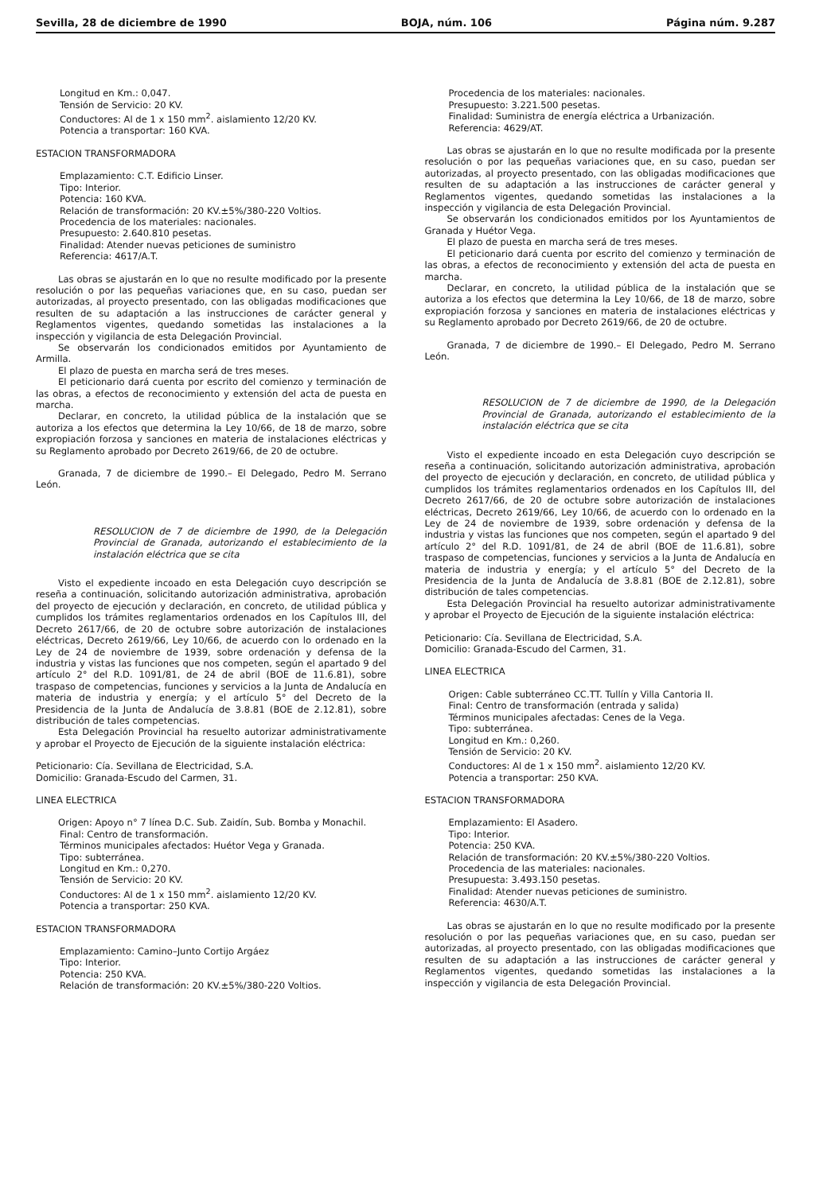Sevilla, 28 de diciembre de 1990 BOJA, núm. 106 Página núm. 9.287
Longitud en Km.: 0,047.
Tensión de Servicio: 20 KV.
Conductores: Al de 1 x 150 mm<sup>2</sup>. aislamiento 12/20 KV.
Potencia a transportar: 160 KVA.
ESTACION TRANSFORMADORA
Emplazamiento: C.T. Edificio Linser.
Tipo: Interior.
Potencia: 160 KVA.
Relación de transformación: 20 KV.±5%/380-220 Voltios.
Procedencia de los materiales: nacionales.
Presupuesto: 2.640.810 pesetas.
Finalidad: Atender nuevas peticiones de suministro
Referencia: 4617/A.T.
Las obras se ajustarán en lo que no resulte modificado por la presente resolución o por las pequeñas variaciones que, en su caso, puedan ser autorizadas, al proyecto presentado, con las obligadas modificaciones que resulten de su adaptación a las instrucciones de carácter general y Reglamentos vigentes, quedando sometidas las instalaciones a la inspección y vigilancia de esta Delegación Provincial.
Se observarán los condicionados emitidos por Ayuntamiento de Armilla.
El plazo de puesta en marcha será de tres meses.
El peticionario dará cuenta por escrito del comienzo y terminación de las obras, a efectos de reconocimiento y extensión del acta de puesta en marcha.
Declarar, en concreto, la utilidad pública de la instalación que se autoriza a los efectos que determina la Ley 10/66, de 18 de marzo, sobre expropiación forzosa y sanciones en materia de instalaciones eléctricas y su Reglamento aprobado por Decreto 2619/66, de 20 de octubre.
Granada, 7 de diciembre de 1990.– El Delegado, Pedro M. Serrano León.
RESOLUCION de 7 de diciembre de 1990, de la Delegación Provincial de Granada, autorizando el establecimiento de la instalación eléctrica que se cita
Visto el expediente incoado en esta Delegación cuyo descripción se reseña a continuación, solicitando autorización administrativa, aprobación del proyecto de ejecución y declaración, en concreto, de utilidad pública y cumplidos los trámites reglamentarios ordenados en los Capítulos III, del Decreto 2617/66, de 20 de octubre sobre autorización de instalaciones eléctricas, Decreto 2619/66, Ley 10/66, de acuerdo con lo ordenado en la Ley de 24 de noviembre de 1939, sobre ordenación y defensa de la industria y vistas las funciones que nos competen, según el apartado 9 del artículo 2° del R.D. 1091/81, de 24 de abril (BOE de 11.6.81), sobre traspaso de competencias, funciones y servicios a la Junta de Andalucía en materia de industria y energía; y el artículo 5° del Decreto de la Presidencia de la Junta de Andalucía de 3.8.81 (BOE de 2.12.81), sobre distribución de tales competencias.
Esta Delegación Provincial ha resuelto autorizar administrativamente y aprobar el Proyecto de Ejecución de la siguiente instalación eléctrica:
Peticionario: Cía. Sevillana de Electricidad, S.A.
Domicilio: Granada-Escudo del Carmen, 31.
LINEA ELECTRICA
Origen: Apoyo n° 7 línea D.C. Sub. Zaidín, Sub. Bomba y Monachil.
Final: Centro de transformación.
Términos municipales afectados: Huétor Vega y Granada.
Tipo: subterránea.
Longitud en Km.: 0,270.
Tensión de Servicio: 20 KV.
Conductores: Al de 1 x 150 mm<sup>2</sup>. aislamiento 12/20 KV.
Potencia a transportar: 250 KVA.
ESTACION TRANSFORMADORA
Emplazamiento: Camino–Junto Cortijo Argáez
Tipo: Interior.
Potencia: 250 KVA.
Relación de transformación: 20 KV.±5%/380-220 Voltios.
Procedencia de los materiales: nacionales.
Presupuesto: 3.221.500 pesetas.
Finalidad: Suministra de energía eléctrica a Urbanización.
Referencia: 4629/AT.
Las obras se ajustarán en lo que no resulte modificada por la presente resolución o por las pequeñas variaciones que, en su caso, puedan ser autorizadas, al proyecto presentado, con las obligadas modificaciones que resulten de su adaptación a las instrucciones de carácter general y Reglamentos vigentes, quedando sometidas las instalaciones a la inspección y vigilancia de esta Delegación Provincial.
Se observarán los condicionados emitidos por los Ayuntamientos de Granada y Huétor Vega.
El plazo de puesta en marcha será de tres meses.
El peticionario dará cuenta por escrito del comienzo y terminación de las obras, a efectos de reconocimiento y extensión del acta de puesta en marcha.
Declarar, en concreto, la utilidad pública de la instalación que se autoriza a los efectos que determina la Ley 10/66, de 18 de marzo, sobre expropiación forzosa y sanciones en materia de instalaciones eléctricas y su Reglamento aprobado por Decreto 2619/66, de 20 de octubre.
Granada, 7 de diciembre de 1990.– El Delegado, Pedro M. Serrano León.
RESOLUCION de 7 de diciembre de 1990, de la Delegación Provincial de Granada, autorizando el establecimiento de la instalación eléctrica que se cita
Visto el expediente incoado en esta Delegación cuyo descripción se reseña a continuación, solicitando autorización administrativa, aprobación del proyecto de ejecución y declaración, en concreto, de utilidad pública y cumplidos los trámites reglamentarios ordenados en los Capítulos III, del Decreto 2617/66, de 20 de octubre sobre autorización de instalaciones eléctricas, Decreto 2619/66, Ley 10/66, de acuerdo con lo ordenado en la Ley de 24 de noviembre de 1939, sobre ordenación y defensa de la industria y vistas las funciones que nos competen, según el apartado 9 del artículo 2° del R.D. 1091/81, de 24 de abril (BOE de 11.6.81), sobre traspaso de competencias, funciones y servicios a la Junta de Andalucía en materia de industria y energía; y el artículo 5° del Decreto de la Presidencia de la Junta de Andalucía de 3.8.81 (BOE de 2.12.81), sobre distribución de tales competencias.
Esta Delegación Provincial ha resuelto autorizar administrativamente y aprobar el Proyecto de Ejecución de la siguiente instalación eléctrica:
Peticionario: Cía. Sevillana de Electricidad, S.A.
Domicilio: Granada-Escudo del Carmen, 31.
LINEA ELECTRICA
Origen: Cable subterráneo CC.TT. Tullín y Villa Cantoria II.
Final: Centro de transformación (entrada y salida)
Términos municipales afectadas: Cenes de la Vega.
Tipo: subterránea.
Longitud en Km.: 0,260.
Tensión de Servicio: 20 KV.
Conductores: Al de 1 x 150 mm<sup>2</sup>. aislamiento 12/20 KV.
Potencia a transportar: 250 KVA.
ESTACION TRANSFORMADORA
Emplazamiento: El Asadero.
Tipo: Interior.
Potencia: 250 KVA.
Relación de transformación: 20 KV.±5%/380-220 Voltios.
Procedencia de las materiales: nacionales.
Presupuesta: 3.493.150 pesetas.
Finalidad: Atender nuevas peticiones de suministro.
Referencia: 4630/A.T.
Las obras se ajustarán en lo que no resulte modificado por la presente resolución o por las pequeñas variaciones que, en su caso, puedan ser autorizadas, al proyecto presentado, con las obligadas modificaciones que resulten de su adaptación a las instrucciones de carácter general y Reglamentos vigentes, quedando sometidas las instalaciones a la inspección y vigilancia de esta Delegación Provincial.